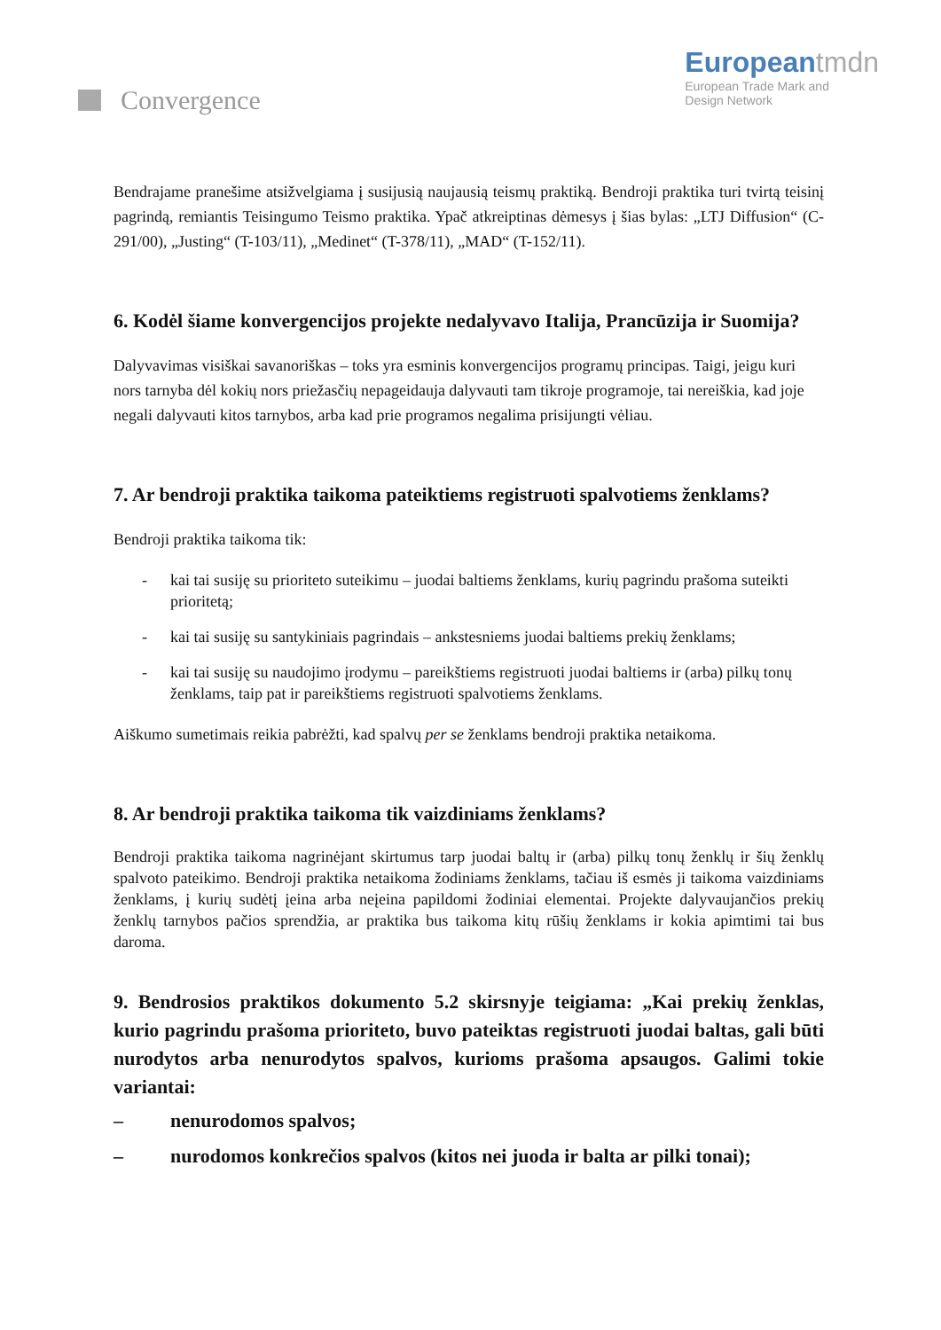Convergence
Europeantmdn
European Trade Mark and
Design Network
Bendrajame pranešime atsižvelgiama į susijusią naujausią teismų praktiką. Bendroji praktika turi tvirtą teisinį pagrindą, remiantis Teisingumo Teismo praktika. Ypač atkreiptinas dėmesys į šias bylas: „LTJ Diffusion“ (C-291/00), „Justing“ (T-103/11), „Medinet“ (T-378/11), „MAD“ (T-152/11).
6. Kodėl šiame konvergencijos projekte nedalyvavo Italija, Prancūzija ir Suomija?
Dalyvavimas visiškai savanoriškas – toks yra esminis konvergencijos programų principas. Taigi, jeigu kuri nors tarnyba dėl kokių nors priežasčių nepageidauja dalyvauti tam tikroje programoje, tai nereiškia, kad joje negali dalyvauti kitos tarnybos, arba kad prie programos negalima prisijungti vėliau.
7. Ar bendroji praktika taikoma pateiktiems registruoti spalvotiems ženklams?
Bendroji praktika taikoma tik:
- kai tai susiję su prioriteto suteikimu – juodai baltiems ženklams, kurių pagrindu prašoma suteikti prioritetą;
- kai tai susiję su santykiniais pagrindais – ankstesniems juodai baltiems prekių ženklams;
- kai tai susiję su naudojimo įrodymu – pareikštiems registruoti juodai baltiems ir (arba) pilkų tonų ženklams, taip pat ir pareikštiems registruoti spalvotiems ženklams.
Aiškumo sumetimais reikia pabrėžti, kad spalvų per se ženklams bendroji praktika netaikoma.
8. Ar bendroji praktika taikoma tik vaizdiniams ženklams?
Bendroji praktika taikoma nagrinėjant skirtumus tarp juodai baltų ir (arba) pilkų tonų ženklų ir šių ženklų spalvoto pateikimo. Bendroji praktika netaikoma žodiniams ženklams, tačiau iš esmės ji taikoma vaizdiniams ženklams, į kurių sudėtį įeina arba neįeina papildomi žodiniai elementai. Projekte dalyvaujančios prekių ženklų tarnybos pačios sprendžia, ar praktika bus taikoma kitų rūšių ženklams ir kokia apimtimi tai bus daroma.
9. Bendrosios praktikos dokumento 5.2 skirsnyje teigiama: „Kai prekių ženklas, kurio pagrindu prašoma prioriteto, buvo pateiktas registruoti juodai baltas, gali būti nurodytos arba nenurodytos spalvos, kurioms prašoma apsaugos. Galimi tokie variantai:
– nenurodomos spalvos;
– nurodomos konkrečios spalvos (kitos nei juoda ir balta ar pilki tonai);